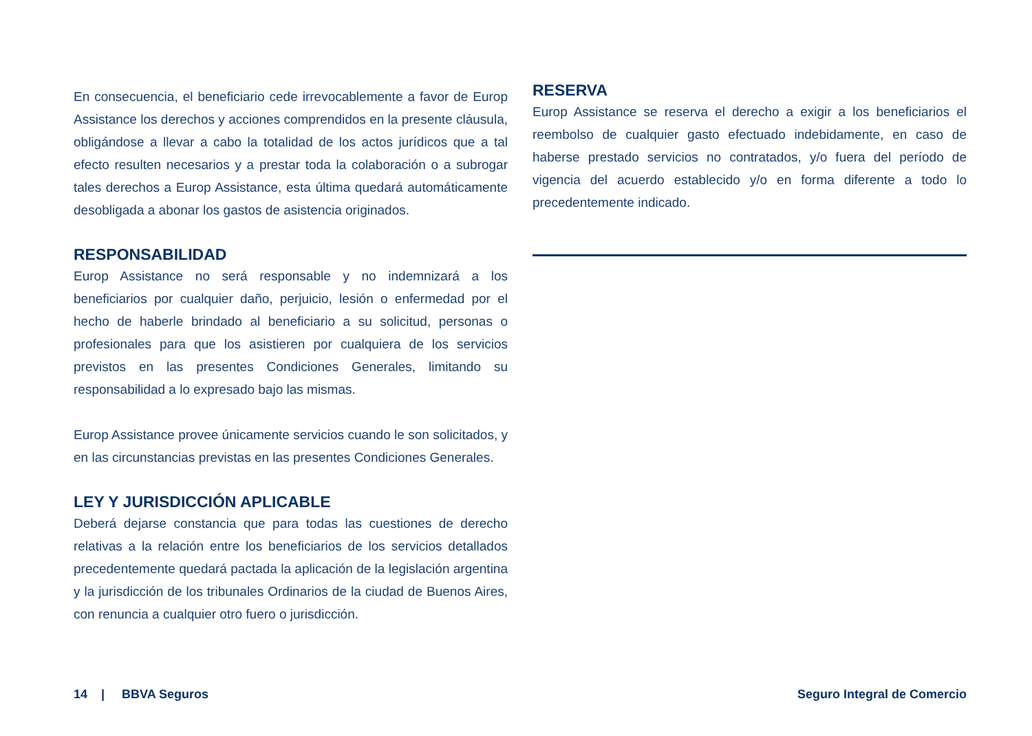En consecuencia, el beneficiario cede irrevocablemente a favor de Europ Assistance los derechos y acciones comprendidos en la presente cláusula, obligándose a llevar a cabo la totalidad de los actos jurídicos que a tal efecto resulten necesarios y a prestar toda la colaboración o a subrogar tales derechos a Europ Assistance, esta última quedará automáticamente desobligada a abonar los gastos de asistencia originados.
RESPONSABILIDAD
Europ Assistance no será responsable y no indemnizará a los beneficiarios por cualquier daño, perjuicio, lesión o enfermedad por el hecho de haberle brindado al beneficiario a su solicitud, personas o profesionales para que los asistieren por cualquiera de los servicios previstos en las presentes Condiciones Generales, limitando su responsabilidad a lo expresado bajo las mismas.
Europ Assistance provee únicamente servicios cuando le son solicitados, y en las circunstancias previstas en las presentes Condiciones Generales.
LEY Y JURISDICCIÓN APLICABLE
Deberá dejarse constancia que para todas las cuestiones de derecho relativas a la relación entre los beneficiarios de los servicios detallados precedentemente quedará pactada la aplicación de la legislación argentina y la jurisdicción de los tribunales Ordinarios de la ciudad de Buenos Aires, con renuncia a cualquier otro fuero o jurisdicción.
RESERVA
Europ Assistance se reserva el derecho a exigir a los beneficiarios el reembolso de cualquier gasto efectuado indebidamente, en caso de haberse prestado servicios no contratados, y/o fuera del período de vigencia del acuerdo establecido y/o en forma diferente a todo lo precedentemente indicado.
14 | BBVA Seguros Seguro Integral de Comercio